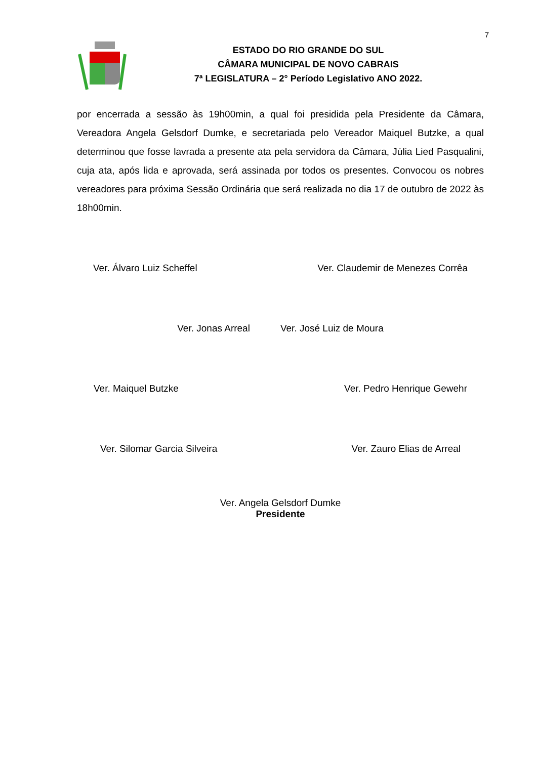7
ESTADO DO RIO GRANDE DO SUL
CÂMARA MUNICIPAL DE NOVO CABRAIS
7ª LEGISLATURA – 2° Período Legislativo ANO 2022.
por encerrada a sessão às 19h00min, a qual foi presidida pela Presidente da Câmara, Vereadora Angela Gelsdorf Dumke, e secretariada pelo Vereador Maiquel Butzke, a qual determinou que fosse lavrada a presente ata pela servidora da Câmara, Júlia Lied Pasqualini, cuja ata, após lida e aprovada, será assinada por todos os presentes. Convocou os nobres vereadores para próxima Sessão Ordinária que será realizada no dia 17 de outubro de 2022 às 18h00min.
Ver. Álvaro Luiz Scheffel Ver. Claudemir de Menezes Corrêa
Ver. Jonas Arreal Ver. José Luiz de Moura
Ver. Maiquel Butzke Ver. Pedro Henrique Gewehr
Ver. Silomar Garcia Silveira Ver. Zauro Elias de Arreal
Ver. Angela Gelsdorf Dumke
Presidente